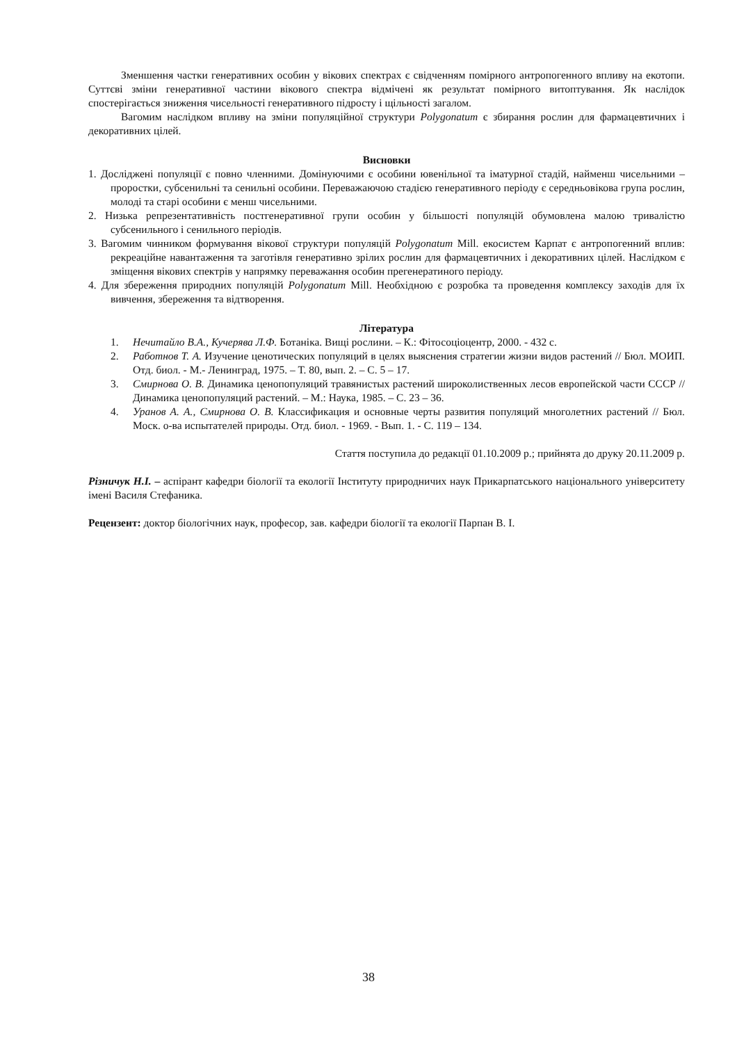Зменшення частки генеративних особин у вікових спектрах є свідченням помірного антропогенного впливу на екотопи. Суттєві зміни генеративної частини вікового спектра відмічені як результат помірного витоптування. Як наслідок спостерігається зниження чисельності генеративного підросту і щільності загалом.
Вагомим наслідком впливу на зміни популяційної структури Polygonatum є збирання рослин для фармацевтичних і декоративних цілей.
Висновки
1. Досліджені популяції є повно членними. Домінуючими є особини ювенільної та іматурної стадій, найменш чисельними – проростки, субсенильні та сенильні особини. Переважаючою стадією генеративного періоду є середньовікова група рослин, молоді та старі особини є менш чисельними.
2. Низька репрезентативність постгенеративної групи особин у більшості популяцій обумовлена малою тривалістю субсенильного і сенильного періодів.
3. Вагомим чинником формування вікової структури популяцій Polygonatum Mill. екосистем Карпат є антропогенний вплив: рекреаційне навантаження та заготівля генеративно зрілих рослин для фармацевтичних і декоративних цілей. Наслідком є зміщення вікових спектрів у напрямку переважання особин прегенератиного періоду.
4. Для збереження природних популяцій Polygonatum Mill. Необхідною є розробка та проведення комплексу заходів для їх вивчення, збереження та відтворення.
Література
1. Нечитайло В.А., Кучерява Л.Ф. Ботаніка. Вищі рослини. – К.: Фітосоціоцентр, 2000. - 432 с.
2. Работнов Т. А. Изучение ценотических популяций в целях выяснения стратегии жизни видов растений // Бюл. МОИП. Отд. биол. - М.- Ленинград, 1975. – Т. 80, вып. 2. – С. 5 – 17.
3. Смирнова О. В. Динамика ценопопуляций травянистых растений широколиственных лесов европейской части СССР // Динамика ценопопуляций растений. – М.: Наука, 1985. – С. 23 – 36.
4. Уранов А. А., Смирнова О. В. Классификация и основные черты развития популяций многолетних растений // Бюл. Моск. о-ва испытателей природы. Отд. биол. - 1969. - Вып. 1. - С. 119 – 134.
Стаття поступила до редакції 01.10.2009 р.; прийнята до друку 20.11.2009 р.
Різничук Н.І. – аспірант кафедри біології та екології Інституту природничих наук Прикарпатського національного університету імені Василя Стефаника.
Рецензент: доктор біологічних наук, професор, зав. кафедри біології та екології Парпан В. І.
38